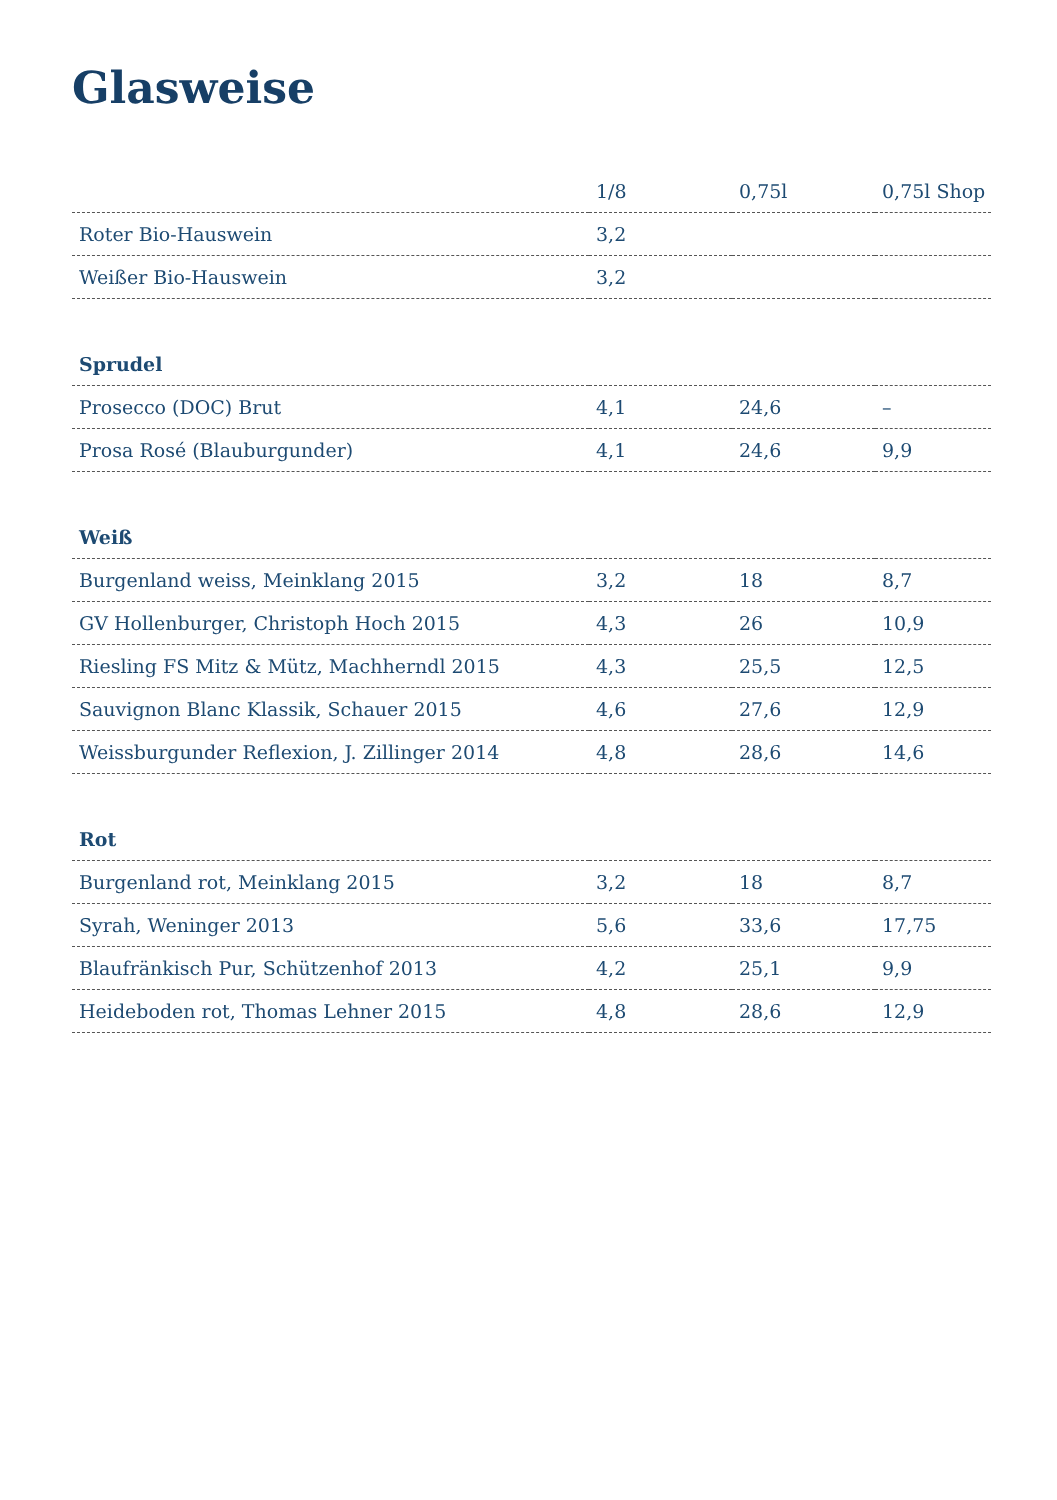Glasweise
| | 1/8 | 0,75l | 0,75l Shop |
| --- | --- | --- | --- |
| Roter Bio-Hauswein | 3,2 | | |
| Weißer Bio-Hauswein | 3,2 | | |
| Sprudel | | | |
| Prosecco (DOC) Brut | 4,1 | 24,6 | – |
| Prosa Rosé (Blauburgunder) | 4,1 | 24,6 | 9,9 |
| Weiß | | | |
| Burgenland weiss, Meinklang 2015 | 3,2 | 18 | 8,7 |
| GV Hollenburger, Christoph Hoch 2015 | 4,3 | 26 | 10,9 |
| Riesling FS Mitz & Mütz, Machherndl 2015 | 4,3 | 25,5 | 12,5 |
| Sauvignon Blanc Klassik, Schauer 2015 | 4,6 | 27,6 | 12,9 |
| Weissburgunder Reflexion, J. Zillinger 2014 | 4,8 | 28,6 | 14,6 |
| Rot | | | |
| Burgenland rot, Meinklang 2015 | 3,2 | 18 | 8,7 |
| Syrah, Weninger 2013 | 5,6 | 33,6 | 17,75 |
| Blaufränkisch Pur, Schützenhof 2013 | 4,2 | 25,1 | 9,9 |
| Heideboden rot, Thomas Lehner 2015 | 4,8 | 28,6 | 12,9 |